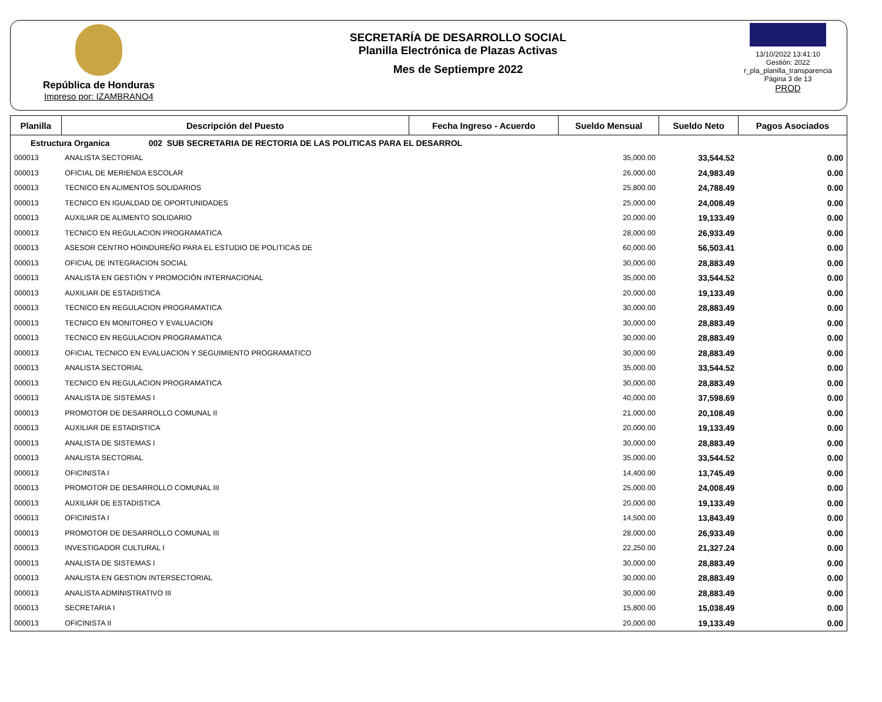República de Honduras
Impreso por: IZAMBRANO4
SECRETARÍA DE DESARROLLO SOCIAL
Planilla Electrónica de Plazas Activas
Mes de Septiempre 2022
13/10/2022 13:41:10
Gestión: 2022
r_pla_planilla_transparencia
Página 3 de 13
PROD
| Planilla | Descripción del Puesto | Fecha Ingreso - Acuerdo | Sueldo Mensual | Sueldo Neto | Pagos Asociados |
| --- | --- | --- | --- | --- | --- |
| Estructura Organica 002 SUB SECRETARIA DE RECTORIA DE LAS POLITICAS PARA EL DESARROL | | | | | |
| 000013 | ANALISTA SECTORIAL | | 35,000.00 | 33,544.52 | 0.00 |
| 000013 | OFICIAL DE MERIENDA ESCOLAR | | 26,000.00 | 24,983.49 | 0.00 |
| 000013 | TECNICO EN ALIMENTOS SOLIDARIOS | | 25,800.00 | 24,788.49 | 0.00 |
| 000013 | TECNICO EN IGUALDAD DE OPORTUNIDADES | | 25,000.00 | 24,008.49 | 0.00 |
| 000013 | AUXILIAR DE ALIMENTO SOLIDARIO | | 20,000.00 | 19,133.49 | 0.00 |
| 000013 | TECNICO EN REGULACION PROGRAMATICA | | 28,000.00 | 26,933.49 | 0.00 |
| 000013 | ASESOR CENTRO HOINDUREÑO PARA EL ESTUDIO DE POLITICAS DE | | 60,000.00 | 56,503.41 | 0.00 |
| 000013 | OFICIAL DE INTEGRACION SOCIAL | | 30,000.00 | 28,883.49 | 0.00 |
| 000013 | ANALISTA EN GESTIÓN Y PROMOCIÓN INTERNACIONAL | | 35,000.00 | 33,544.52 | 0.00 |
| 000013 | AUXILIAR DE ESTADISTICA | | 20,000.00 | 19,133.49 | 0.00 |
| 000013 | TECNICO EN REGULACION PROGRAMATICA | | 30,000.00 | 28,883.49 | 0.00 |
| 000013 | TECNICO EN MONITOREO Y EVALUACION | | 30,000.00 | 28,883.49 | 0.00 |
| 000013 | TECNICO EN REGULACION PROGRAMATICA | | 30,000.00 | 28,883.49 | 0.00 |
| 000013 | OFICIAL TECNICO EN EVALUACION Y SEGUIMIENTO PROGRAMATICO | | 30,000.00 | 28,883.49 | 0.00 |
| 000013 | ANALISTA SECTORIAL | | 35,000.00 | 33,544.52 | 0.00 |
| 000013 | TECNICO EN REGULACION PROGRAMATICA | | 30,000.00 | 28,883.49 | 0.00 |
| 000013 | ANALISTA DE SISTEMAS I | | 40,000.00 | 37,598.69 | 0.00 |
| 000013 | PROMOTOR DE DESARROLLO COMUNAL II | | 21,000.00 | 20,108.49 | 0.00 |
| 000013 | AUXILIAR DE ESTADISTICA | | 20,000.00 | 19,133.49 | 0.00 |
| 000013 | ANALISTA DE SISTEMAS I | | 30,000.00 | 28,883.49 | 0.00 |
| 000013 | ANALISTA SECTORIAL | | 35,000.00 | 33,544.52 | 0.00 |
| 000013 | OFICINISTA I | | 14,400.00 | 13,745.49 | 0.00 |
| 000013 | PROMOTOR DE DESARROLLO COMUNAL III | | 25,000.00 | 24,008.49 | 0.00 |
| 000013 | AUXILIAR DE ESTADISTICA | | 20,000.00 | 19,133.49 | 0.00 |
| 000013 | OFICINISTA I | | 14,500.00 | 13,843.49 | 0.00 |
| 000013 | PROMOTOR DE DESARROLLO COMUNAL III | | 28,000.00 | 26,933.49 | 0.00 |
| 000013 | INVESTIGADOR CULTURAL I | | 22,250.00 | 21,327.24 | 0.00 |
| 000013 | ANALISTA DE SISTEMAS I | | 30,000.00 | 28,883.49 | 0.00 |
| 000013 | ANALISTA EN GESTION INTERSECTORIAL | | 30,000.00 | 28,883.49 | 0.00 |
| 000013 | ANALISTA ADMINISTRATIVO III | | 30,000.00 | 28,883.49 | 0.00 |
| 000013 | SECRETARIA I | | 15,800.00 | 15,038.49 | 0.00 |
| 000013 | OFICINISTA II | | 20,000.00 | 19,133.49 | 0.00 |